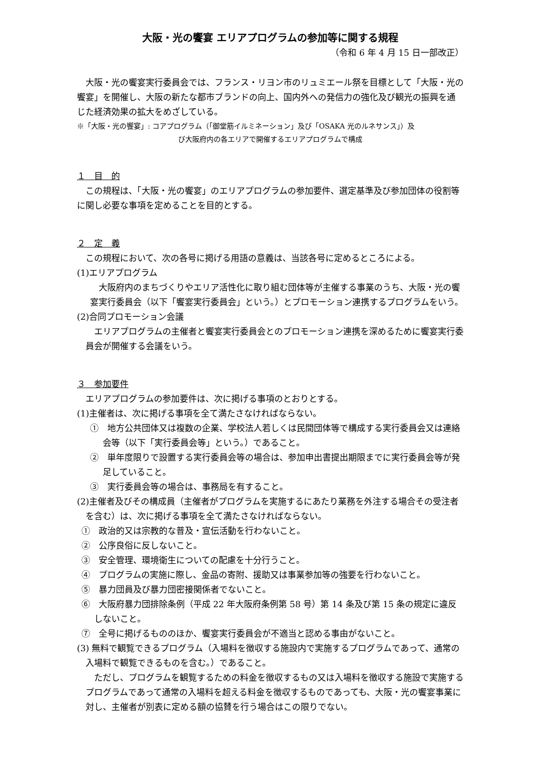大阪・光の饗宴 エリアプログラムの参加等に関する規程
（令和 6 年 4 月 15 日一部改正）
大阪・光の饗宴実行委員会では、フランス・リヨン市のリュミエール祭を目標として「大阪・光の饗宴」を開催し、大阪の新たな都市ブランドの向上、国内外への発信力の強化及び観光の振興を通じた経済効果の拡大をめざしている。
※「大阪・光の饗宴」: コアプログラム（「御堂筋イルミネーション」及び「OSAKA 光のルネサンス」）及
び大阪府内の各エリアで開催するエリアプログラムで構成
１　目　的
この規程は、「大阪・光の饗宴」のエリアプログラムの参加要件、選定基準及び参加団体の役割等に関し必要な事項を定めることを目的とする。
２　定　義
この規程において、次の各号に掲げる用語の意義は、当該各号に定めるところによる。
(1)エリアプログラム
大阪府内のまちづくりやエリア活性化に取り組む団体等が主催する事業のうち、大阪・光の饗宴実行委員会（以下「饗宴実行委員会」という。）とプロモーション連携するプログラムをいう。
(2)合同プロモーション会議
エリアプログラムの主催者と饗宴実行委員会とのプロモーション連携を深めるために饗宴実行委員会が開催する会議をいう。
３　参加要件
エリアプログラムの参加要件は、次に掲げる事項のとおりとする。
(1)主催者は、次に掲げる事項を全て満たさなければならない。
①　地方公共団体又は複数の企業、学校法人若しくは民間団体等で構成する実行委員会又は連絡会等（以下「実行委員会等」という。）であること。
②　単年度限りで設置する実行委員会等の場合は、参加申出書提出期限までに実行委員会等が発足していること。
③　実行委員会等の場合は、事務局を有すること。
(2)主催者及びその構成員（主催者がプログラムを実施するにあたり業務を外注する場合その受注者を含む）は、次に掲げる事項を全て満たさなければならない。
①　政治的又は宗教的な普及・宣伝活動を行わないこと。
②　公序良俗に反しないこと。
③　安全管理、環境衛生についての配慮を十分行うこと。
④　プログラムの実施に際し、金品の寄附、援助又は事業参加等の強要を行わないこと。
⑤　暴力団員及び暴力団密接関係者でないこと。
⑥　大阪府暴力団排除条例（平成 22 年大阪府条例第 58 号）第 14 条及び第 15 条の規定に違反しないこと。
⑦　全号に掲げるもののほか、饗宴実行委員会が不適当と認める事由がないこと。
(3) 無料で観覧できるプログラム（入場料を徴収する施設内で実施するプログラムであって、通常の入場料で観覧できるものを含む。）であること。
ただし、プログラムを観覧するための料金を徴収するもの又は入場料を徴収する施設で実施するプログラムであって通常の入場料を超える料金を徴収するものであっても、大阪・光の饗宴事業に対し、主催者が別表に定める額の協賛を行う場合はこの限りでない。